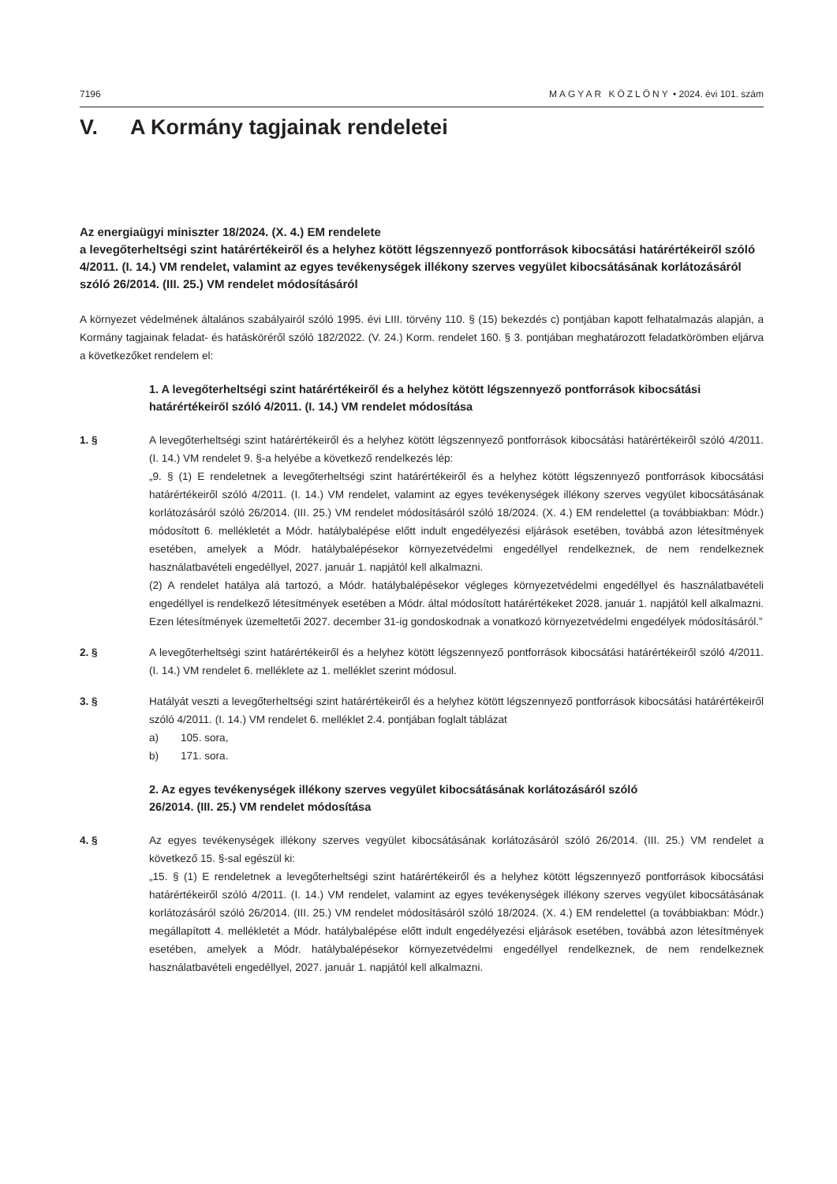7196 MAGYAR KÖZLÖNY • 2024. évi 101. szám
V. A Kormány tagjainak rendeletei
Az energiaügyi miniszter 18/2024. (X. 4.) EM rendelete
a levegőterheltségi szint határértékeiről és a helyhez kötött légszennyező pontforrások kibocsátási határértékeiről szóló 4/2011. (I. 14.) VM rendelet, valamint az egyes tevékenységek illékony szerves vegyület kibocsátásának korlátozásáról szóló 26/2014. (III. 25.) VM rendelet módosításáról
A környezet védelmének általános szabályairól szóló 1995. évi LIII. törvény 110. § (15) bekezdés c) pontjában kapott felhatalmazás alapján, a Kormány tagjainak feladat- és hatásköréről szóló 182/2022. (V. 24.) Korm. rendelet 160. § 3. pontjában meghatározott feladatkörömben eljárva a következőket rendelem el:
1. A levegőterheltségi szint határértékeiről és a helyhez kötött légszennyező pontforrások kibocsátási határértékeiről szóló 4/2011. (I. 14.) VM rendelet módosítása
1. § A levegőterheltségi szint határértékeiről és a helyhez kötött légszennyező pontforrások kibocsátási határértékeiről szóló 4/2011. (I. 14.) VM rendelet 9. §-a helyébe a következő rendelkezés lép:
„9. § (1) E rendeletnek a levegőterheltségi szint határértékeiről és a helyhez kötött légszennyező pontforrások kibocsátási határértékeiről szóló 4/2011. (I. 14.) VM rendelet, valamint az egyes tevékenységek illékony szerves vegyület kibocsátásának korlátozásáról szóló 26/2014. (III. 25.) VM rendelet módosításáról szóló 18/2024. (X. 4.) EM rendelettel (a továbbiakban: Módr.) módosított 6. mellékletét a Módr. hatálybalépése előtt indult engedélyezési eljárások esetében, továbbá azon létesítmények esetében, amelyek a Módr. hatálybalépésekor környezetvédelmi engedéllyel rendelkeznek, de nem rendelkeznek használatbavételi engedéllyel, 2027. január 1. napjától kell alkalmazni.
(2) A rendelet hatálya alá tartozó, a Módr. hatálybalépésekor végleges környezetvédelmi engedéllyel és használatbavételi engedéllyel is rendelkező létesítmények esetében a Módr. által módosított határértékeket 2028. január 1. napjától kell alkalmazni. Ezen létesítmények üzemeltetői 2027. december 31-ig gondoskodnak a vonatkozó környezetvédelmi engedélyek módosításáról.”
2. § A levegőterheltségi szint határértékeiről és a helyhez kötött légszennyező pontforrások kibocsátási határértékeiről szóló 4/2011. (I. 14.) VM rendelet 6. melléklete az 1. melléklet szerint módosul.
3. § Hatályát veszti a levegőterheltségi szint határértékeiről és a helyhez kötött légszennyező pontforrások kibocsátási határértékeiről szóló 4/2011. (I. 14.) VM rendelet 6. melléklet 2.4. pontjában foglalt táblázat
a) 105. sora,
b) 171. sora.
2. Az egyes tevékenységek illékony szerves vegyület kibocsátásának korlátozásáról szóló
26/2014. (III. 25.) VM rendelet módosítása
4. § Az egyes tevékenységek illékony szerves vegyület kibocsátásának korlátozásáról szóló 26/2014. (III. 25.) VM rendelet a következő 15. §-sal egészül ki:
„15. § (1) E rendeletnek a levegőterheltségi szint határértékeiről és a helyhez kötött légszennyező pontforrások kibocsátási határértékeiről szóló 4/2011. (I. 14.) VM rendelet, valamint az egyes tevékenységek illékony szerves vegyület kibocsátásának korlátozásáról szóló 26/2014. (III. 25.) VM rendelet módosításáról szóló 18/2024. (X. 4.) EM rendelettel (a továbbiakban: Módr.) megállapított 4. mellékletét a Módr. hatálybalépése előtt indult engedélyezési eljárások esetében, továbbá azon létesítmények esetében, amelyek a Módr. hatálybalépésekor környezetvédelmi engedéllyel rendelkeznek, de nem rendelkeznek használatbavételi engedéllyel, 2027. január 1. napjától kell alkalmazni.